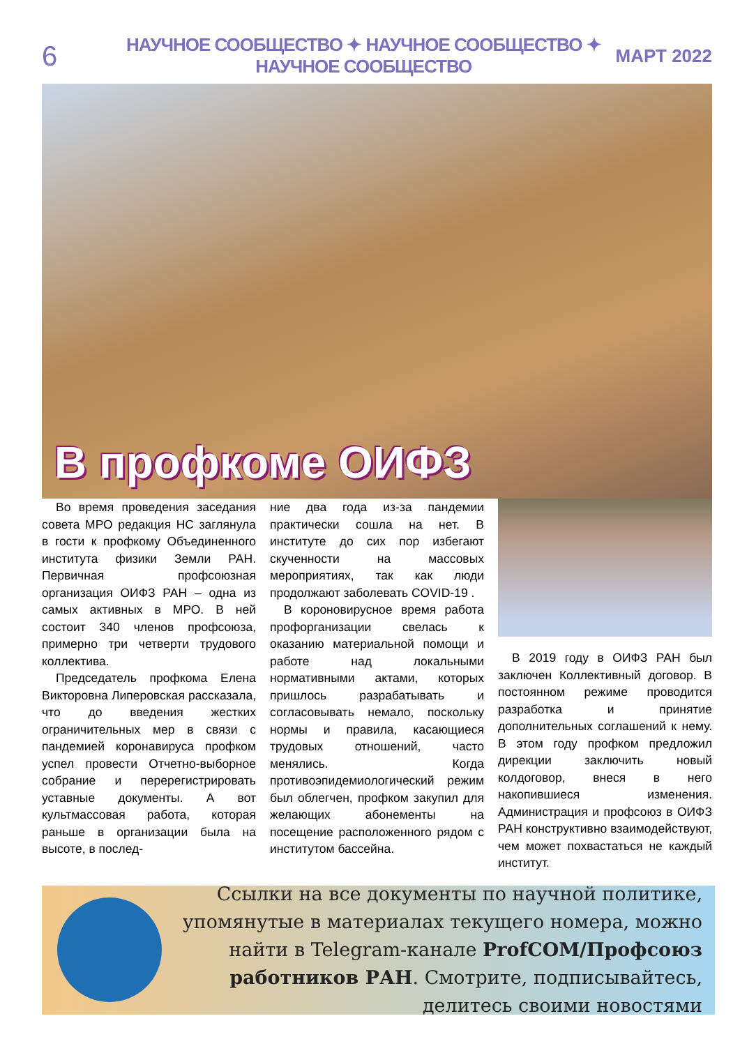6
НАУЧНОЕ СООБЩЕСТВО ✦ НАУЧНОЕ СООБЩЕСТВО ✦ НАУЧНОЕ СООБЩЕСТВО
МАРТ 2022
В профкоме ОИФЗ
Во время проведения заседания совета МРО редакция НС заглянула в гости к профкому Объединенного института физики Земли РАН. Первичная профсоюзная организация ОИФЗ РАН – одна из самых активных в МРО. В ней состоит 340 членов профсоюза, примерно три четверти трудового коллектива.
Председатель профкома Елена Викторовна Липеровская рассказала, что до введения жестких ограничительных мер в связи с пандемией коронавируса профком успел провести Отчетно-выборное собрание и перерегистрировать уставные документы. А вот культмассовая работа, которая раньше в организации была на высоте, в послед-
ние два года из-за пандемии практически сошла на нет. В институте до сих пор избегают скученности на массовых мероприятиях, так как люди продолжают заболевать COVID-19 .
В короновирусное время работа профорганизации свелась к оказанию материальной помощи и работе над локальными нормативными актами, которых пришлось разрабатывать и согласовывать немало, поскольку нормы и правила, касающиеся трудовых отношений, часто менялись. Когда противоэпидемиологический режим был облегчен, профком закупил для желающих абонементы на посещение расположенного рядом с институтом бассейна.
В 2019 году в ОИФЗ РАН был заключен Коллективный договор. В постоянном режиме проводится разработка и принятие дополнительных соглашений к нему. В этом году профком предложил дирекции заключить новый колдоговор, внеся в него накопившиеся изменения. Администрация и профсоюз в ОИФЗ РАН конструктивно взаимодействуют, чем может похвастаться не каждый институт.
Ссылки на все документы по научной политике, упомянутые в материалах текущего номера, можно найти в Telegram-канале ProfCOM/Профсоюз работников РАН. Смотрите, подписывайтесь, делитесь своими новостями